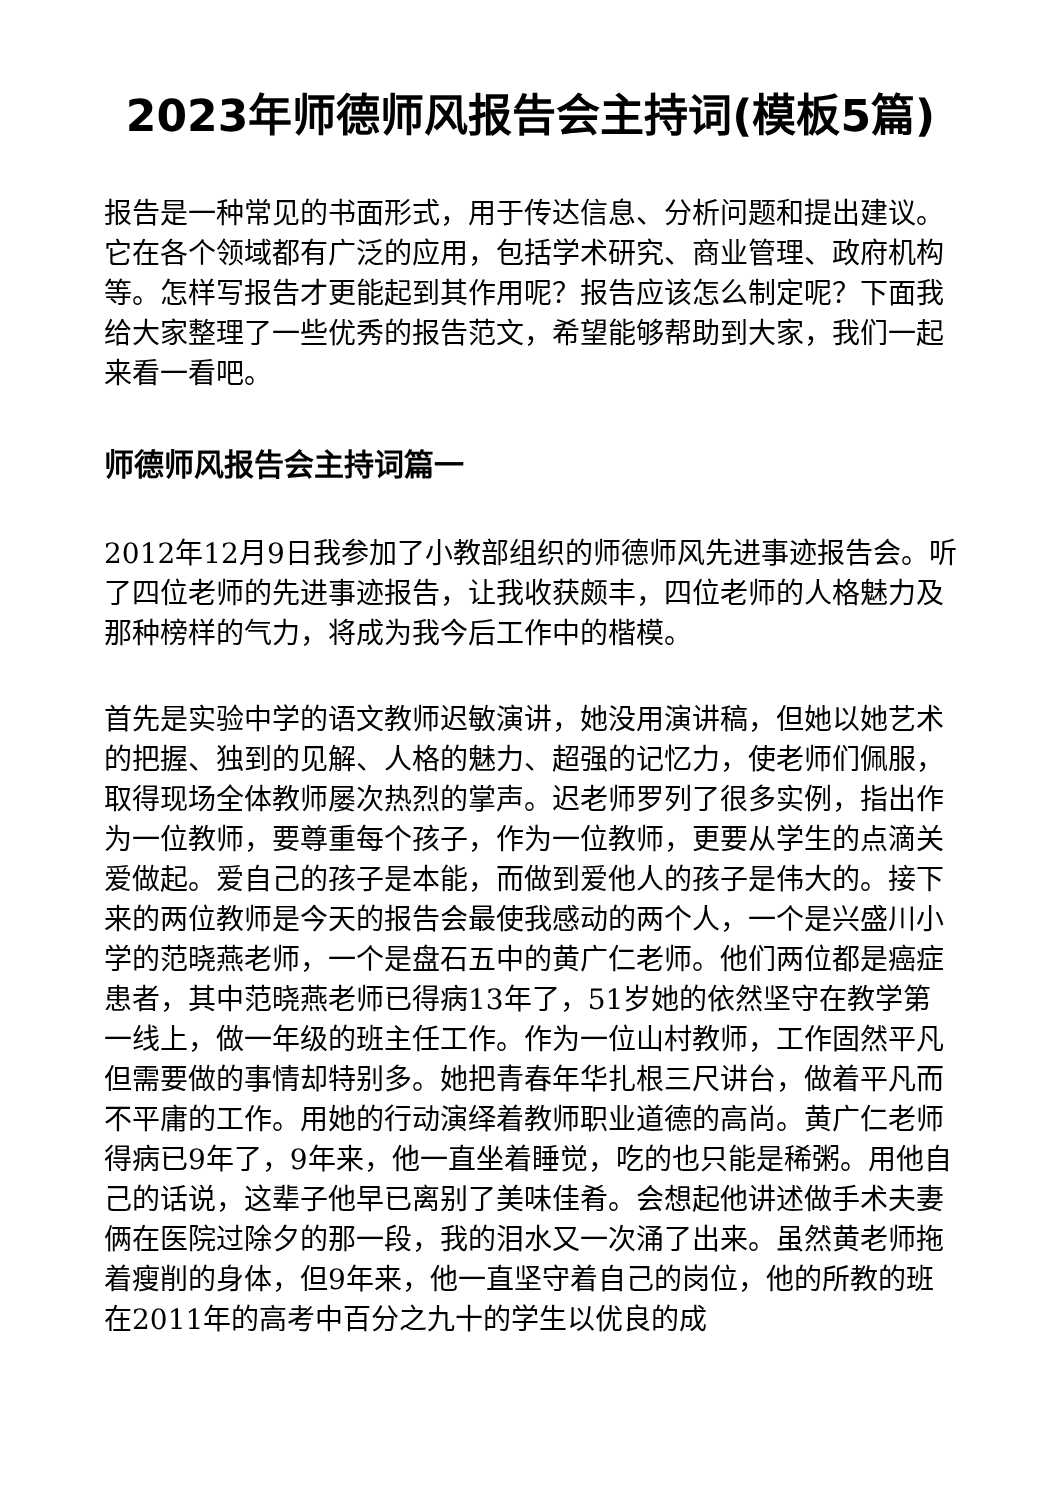2023年师德师风报告会主持词(模板5篇)
报告是一种常见的书面形式，用于传达信息、分析问题和提出建议。它在各个领域都有广泛的应用，包括学术研究、商业管理、政府机构等。怎样写报告才更能起到其作用呢？报告应该怎么制定呢？下面我给大家整理了一些优秀的报告范文，希望能够帮助到大家，我们一起来看一看吧。
师德师风报告会主持词篇一
2012年12月9日我参加了小教部组织的师德师风先进事迹报告会。听了四位老师的先进事迹报告，让我收获颇丰，四位老师的人格魅力及那种榜样的气力，将成为我今后工作中的楷模。
首先是实验中学的语文教师迟敏演讲，她没用演讲稿，但她以她艺术的把握、独到的见解、人格的魅力、超强的记忆力，使老师们佩服，取得现场全体教师屡次热烈的掌声。迟老师罗列了很多实例，指出作为一位教师，要尊重每个孩子，作为一位教师，更要从学生的点滴关爱做起。爱自己的孩子是本能，而做到爱他人的孩子是伟大的。接下来的两位教师是今天的报告会最使我感动的两个人，一个是兴盛川小学的范晓燕老师，一个是盘石五中的黄广仁老师。他们两位都是癌症患者，其中范晓燕老师已得病13年了，51岁她的依然坚守在教学第一线上，做一年级的班主任工作。作为一位山村教师，工作固然平凡但需要做的事情却特别多。她把青春年华扎根三尺讲台，做着平凡而不平庸的工作。用她的行动演绎着教师职业道德的高尚。黄广仁老师得病已9年了，9年来，他一直坐着睡觉，吃的也只能是稀粥。用他自己的话说，这辈子他早已离别了美味佳肴。会想起他讲述做手术夫妻俩在医院过除夕的那一段，我的泪水又一次涌了出来。虽然黄老师拖着瘦削的身体，但9年来，他一直坚守着自己的岗位，他的所教的班在2011年的高考中百分之九十的学生以优良的成